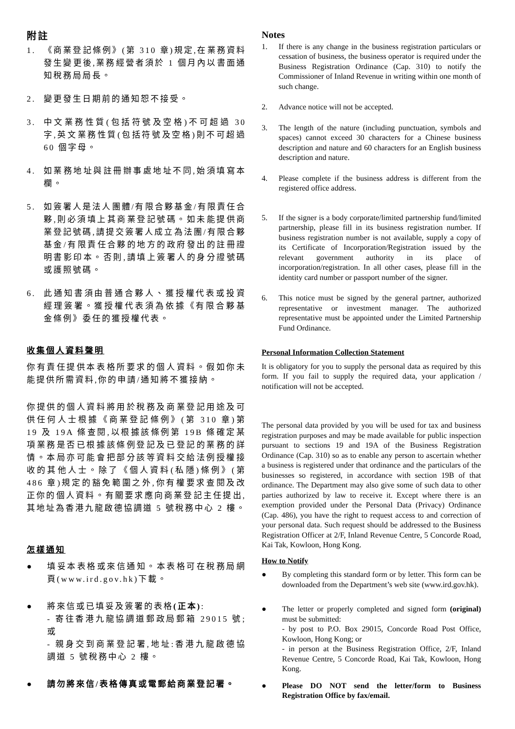附註
1. 《商業登記條例》(第 310 章)規定,在業務資料發生變更後,業務經營者須於 1 個月內以書面通知稅務局局長。
2. 變更發生日期前的通知恕不接受。
3. 中文業務性質(包括符號及空格)不可超過 30 字,英文業務性質(包括符號及空格)則不可超過 60 個字母。
4. 如業務地址與註冊辦事處地址不同,始須填寫本欄。
5. 如簽署人是法人團體/有限合夥基金/有限責任合夥,則必須填上其商業登記號碼。如未能提供商業登記號碼,請提交簽署人成立為法團/有限合夥基金/有限責任合夥的地方的政府發出的註冊證明書影印本。否則,請填上簽署人的身分證號碼或護照號碼。
6. 此通知書須由普通合夥人、獲授權代表或投資經理簽署。獲授權代表須為依據《有限合夥基金條例》委任的獲授權代表。
收集個人資料聲明
你有責任提供本表格所要求的個人資料。假如你未能提供所需資料,你的申請/通知將不獲接納。
你提供的個人資料將用於稅務及商業登記用途及可供任何人士根據《商業登記條例》(第 310 章)第 19 及 19A 條查閱,以根據該條例第 19B 條確定某項業務是否已根據該條例登記及已登記的業務的詳情。本局亦可能會把部分該等資料交給法例授權接收的其他人士。除了《個人資料(私隱)條例》(第 486 章)規定的豁免範圍之外,你有權要求查閱及改正你的個人資料。有關要求應向商業登記主任提出,其地址為香港九龍啟德協調道 5 號稅務中心 2 樓。
怎樣通知
● 填妥本表格或來信通知。本表格可在稅務局網頁(www.ird.gov.hk)下載。
● 將來信或已填妥及簽署的表格(正本):
- 寄往香港九龍協調道郵政局郵箱 29015 號;或
- 親身交到商業登記署,地址:香港九龍啟德協調道 5 號稅務中心 2 樓。
● 請勿將來信/表格傳真或電郵給商業登記署。
Notes
1. If there is any change in the business registration particulars or cessation of business, the business operator is required under the Business Registration Ordinance (Cap. 310) to notify the Commissioner of Inland Revenue in writing within one month of such change.
2. Advance notice will not be accepted.
3. The length of the nature (including punctuation, symbols and spaces) cannot exceed 30 characters for a Chinese business description and nature and 60 characters for an English business description and nature.
4. Please complete if the business address is different from the registered office address.
5. If the signer is a body corporate/limited partnership fund/limited partnership, please fill in its business registration number. If business registration number is not available, supply a copy of its Certificate of Incorporation/Registration issued by the relevant government authority in its place of incorporation/registration. In all other cases, please fill in the identity card number or passport number of the signer.
6. This notice must be signed by the general partner, authorized representative or investment manager. The authorized representative must be appointed under the Limited Partnership Fund Ordinance.
Personal Information Collection Statement
It is obligatory for you to supply the personal data as required by this form. If you fail to supply the required data, your application / notification will not be accepted.
The personal data provided by you will be used for tax and business registration purposes and may be made available for public inspection pursuant to sections 19 and 19A of the Business Registration Ordinance (Cap. 310) so as to enable any person to ascertain whether a business is registered under that ordinance and the particulars of the businesses so registered, in accordance with section 19B of that ordinance. The Department may also give some of such data to other parties authorized by law to receive it. Except where there is an exemption provided under the Personal Data (Privacy) Ordinance (Cap. 486), you have the right to request access to and correction of your personal data. Such request should be addressed to the Business Registration Officer at 2/F, Inland Revenue Centre, 5 Concorde Road, Kai Tak, Kowloon, Hong Kong.
How to Notify
● By completing this standard form or by letter. This form can be downloaded from the Department’s web site (www.ird.gov.hk).
● The letter or properly completed and signed form (original) must be submitted:
- by post to P.O. Box 29015, Concorde Road Post Office, Kowloon, Hong Kong; or
- in person at the Business Registration Office, 2/F, Inland Revenue Centre, 5 Concorde Road, Kai Tak, Kowloon, Hong Kong.
● Please DO NOT send the letter/form to Business Registration Office by fax/email.